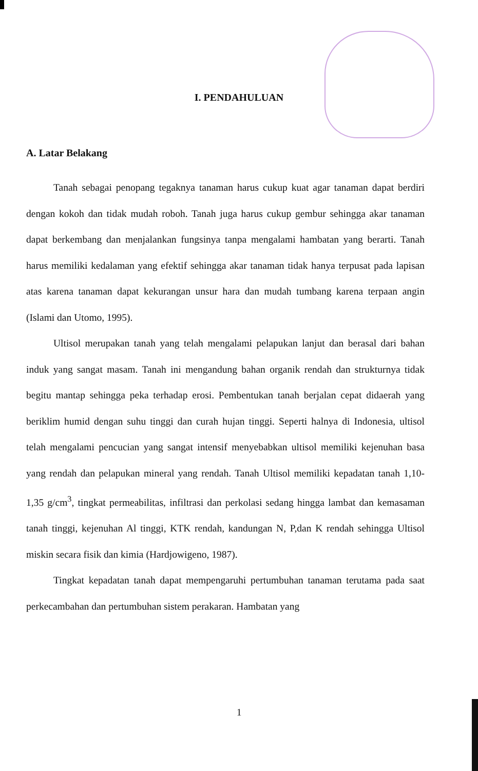I. PENDAHULUAN
A. Latar Belakang
Tanah sebagai penopang tegaknya tanaman harus cukup kuat agar tanaman dapat berdiri dengan kokoh dan tidak mudah roboh. Tanah juga harus cukup gembur sehingga akar tanaman dapat berkembang dan menjalankan fungsinya tanpa mengalami hambatan yang berarti. Tanah harus memiliki kedalaman yang efektif sehingga akar tanaman tidak hanya terpusat pada lapisan atas karena tanaman dapat kekurangan unsur hara dan mudah tumbang karena terpaan angin (Islami dan Utomo, 1995).
Ultisol merupakan tanah yang telah mengalami pelapukan lanjut dan berasal dari bahan induk yang sangat masam. Tanah ini mengandung bahan organik rendah dan strukturnya tidak begitu mantap sehingga peka terhadap erosi. Pembentukan tanah berjalan cepat didaerah yang beriklim humid dengan suhu tinggi dan curah hujan tinggi. Seperti halnya di Indonesia, ultisol telah mengalami pencucian yang sangat intensif menyebabkan ultisol memiliki kejenuhan basa yang rendah dan pelapukan mineral yang rendah. Tanah Ultisol memiliki kepadatan tanah 1,10-1,35 g/cm<sup>3</sup>, tingkat permeabilitas, infiltrasi dan perkolasi sedang hingga lambat dan kemasaman tanah tinggi, kejenuhan Al tinggi, KTK rendah, kandungan N, P,dan K rendah sehingga Ultisol miskin secara fisik dan kimia (Hardjowigeno, 1987).
Tingkat kepadatan tanah dapat mempengaruhi pertumbuhan tanaman terutama pada saat perkecambahan dan pertumbuhan sistem perakaran. Hambatan yang
1